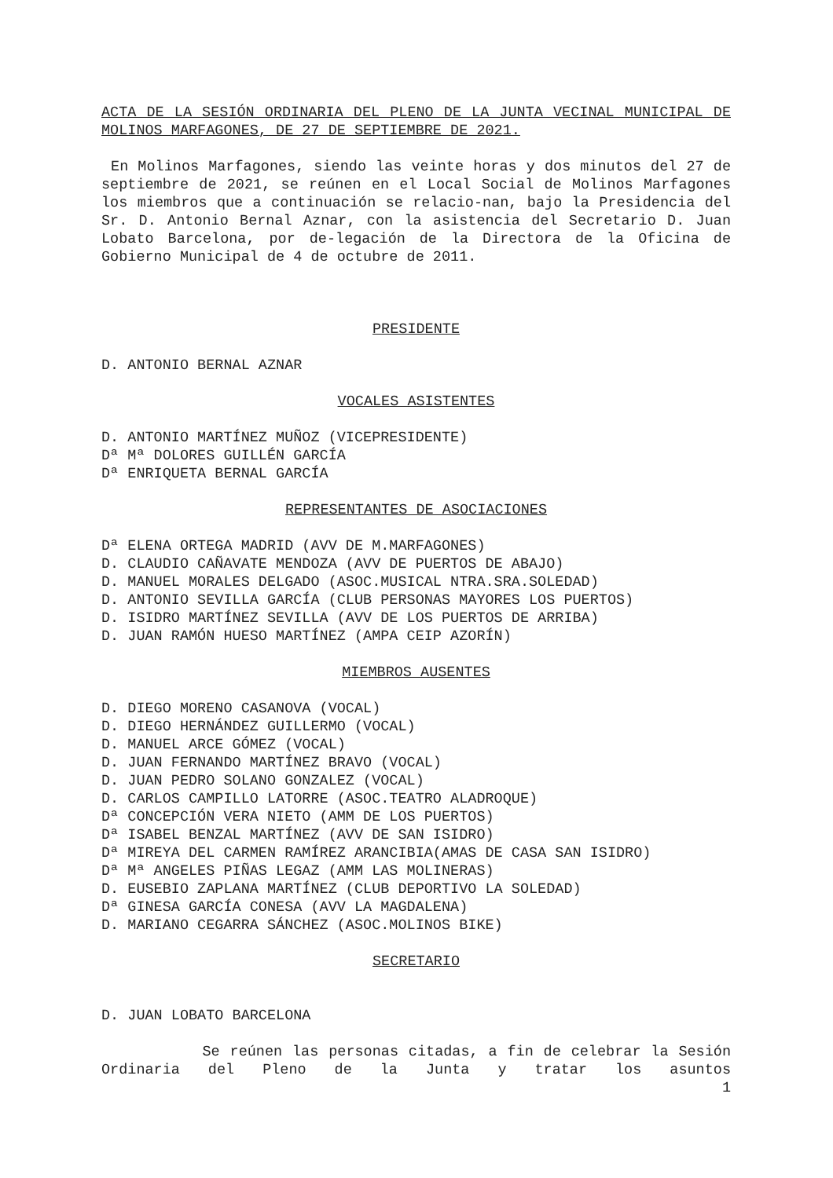ACTA DE LA SESIÓN ORDINARIA DEL PLENO DE LA JUNTA VECINAL MUNICIPAL DE MOLINOS MARFAGONES, DE 27 DE SEPTIEMBRE DE 2021.
En Molinos Marfagones, siendo las veinte horas y dos minutos del 27 de septiembre de 2021, se reúnen en el Local Social de Molinos Marfagones los miembros que a continuación se relacio-nan, bajo la Presidencia del Sr. D. Antonio Bernal Aznar, con la asistencia del Secretario D. Juan Lobato Barcelona, por de-legación de la Directora de la Oficina de Gobierno Municipal de 4 de octubre de 2011.
PRESIDENTE
D. ANTONIO BERNAL AZNAR
VOCALES ASISTENTES
D. ANTONIO MARTÍNEZ MUÑOZ (VICEPRESIDENTE)
Dª Mª DOLORES GUILLÉN GARCÍA
Dª ENRIQUETA BERNAL GARCÍA
REPRESENTANTES DE ASOCIACIONES
Dª ELENA ORTEGA MADRID (AVV DE M.MARFAGONES)
D. CLAUDIO CAÑAVATE MENDOZA (AVV DE PUERTOS DE ABAJO)
D. MANUEL MORALES DELGADO (ASOC.MUSICAL NTRA.SRA.SOLEDAD)
D. ANTONIO SEVILLA GARCÍA (CLUB PERSONAS MAYORES LOS PUERTOS)
D. ISIDRO MARTÍNEZ SEVILLA (AVV DE LOS PUERTOS DE ARRIBA)
D. JUAN RAMÓN HUESO MARTÍNEZ (AMPA CEIP AZORÍN)
MIEMBROS AUSENTES
D. DIEGO MORENO CASANOVA (VOCAL)
D. DIEGO HERNÁNDEZ GUILLERMO (VOCAL)
D. MANUEL ARCE GÓMEZ (VOCAL)
D. JUAN FERNANDO MARTÍNEZ BRAVO (VOCAL)
D. JUAN PEDRO SOLANO GONZALEZ (VOCAL)
D. CARLOS CAMPILLO LATORRE (ASOC.TEATRO ALADROQUE)
Dª CONCEPCIÓN VERA NIETO (AMM DE LOS PUERTOS)
Dª ISABEL BENZAL MARTÍNEZ (AVV DE SAN ISIDRO)
Dª MIREYA DEL CARMEN RAMÍREZ ARANCIBIA(AMAS DE CASA SAN ISIDRO)
Dª Mª ANGELES PIÑAS LEGAZ (AMM LAS MOLINERAS)
D. EUSEBIO ZAPLANA MARTÍNEZ (CLUB DEPORTIVO LA SOLEDAD)
Dª GINESA GARCÍA CONESA (AVV LA MAGDALENA)
D. MARIANO CEGARRA SÁNCHEZ (ASOC.MOLINOS BIKE)
SECRETARIO
D. JUAN LOBATO BARCELONA
Se reúnen las personas citadas, a fin de celebrar la Sesión Ordinaria del Pleno de la Junta y tratar los asuntos
1